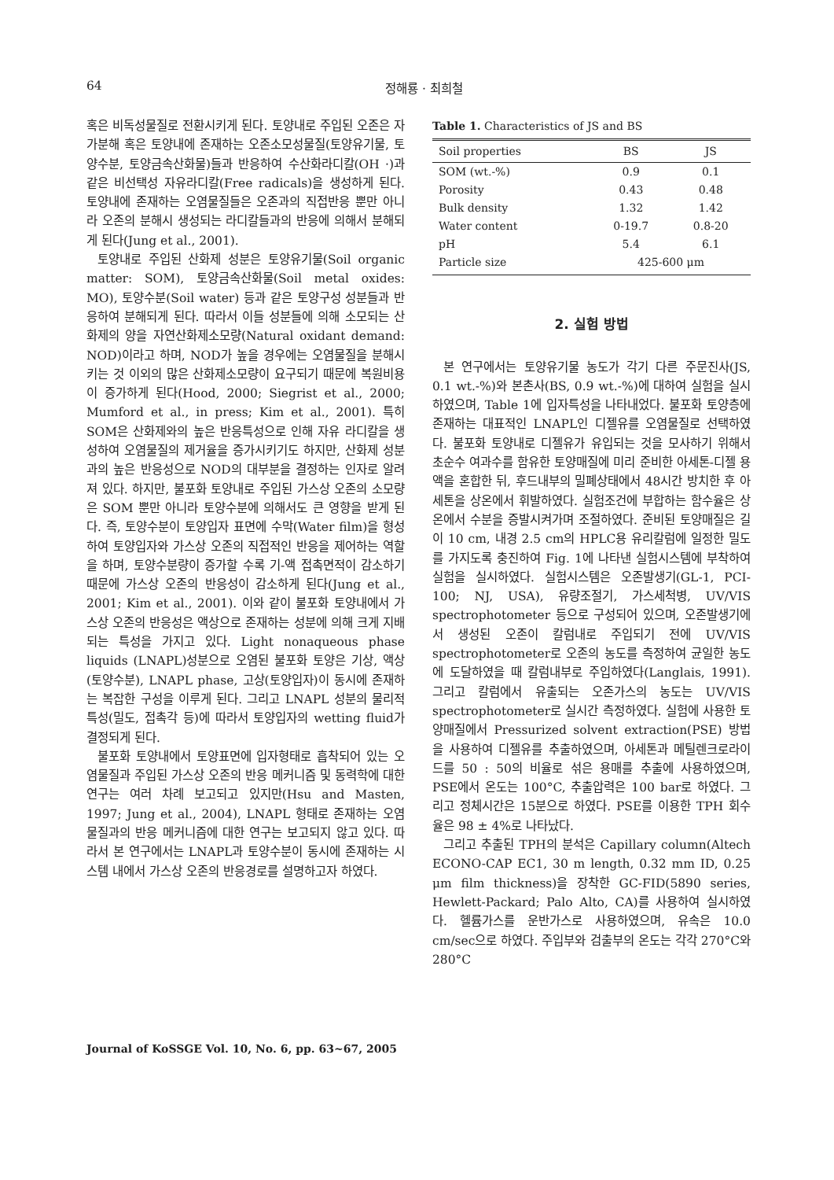64 정해룡 · 최희철
혹은 비독성물질로 전환시키게 된다. 토양내로 주입된 오존은 자가분해 혹은 토양내에 존재하는 오존소모성물질(토양유기물, 토양수분, 토양금속산화물)들과 반응하여 수산화라디칼(OH ·)과 같은 비선택성 자유라디칼(Free radicals)을 생성하게 된다. 토양내에 존재하는 오염물질들은 오존과의 직접반응 뿐만 아니라 오존의 분해시 생성되는 라디칼들과의 반응에 의해서 분해되게 된다(Jung et al., 2001).
토양내로 주입된 산화제 성분은 토양유기물(Soil organic matter: SOM), 토양금속산화물(Soil metal oxides: MO), 토양수분(Soil water) 등과 같은 토양구성 성분들과 반응하여 분해되게 된다. 따라서 이들 성분들에 의해 소모되는 산화제의 양을 자연산화제소모량(Natural oxidant demand: NOD)이라고 하며, NOD가 높을 경우에는 오염물질을 분해시키는 것 이외의 많은 산화제소모량이 요구되기 때문에 복원비용이 증가하게 된다(Hood, 2000; Siegrist et al., 2000; Mumford et al., in press; Kim et al., 2001). 특히 SOM은 산화제와의 높은 반응특성으로 인해 자유 라디칼을 생성하여 오염물질의 제거율을 증가시키기도 하지만, 산화제 성분과의 높은 반응성으로 NOD의 대부분을 결정하는 인자로 알려져 있다. 하지만, 불포화 토양내로 주입된 가스상 오존의 소모량은 SOM 뿐만 아니라 토양수분에 의해서도 큰 영향을 받게 된다. 즉, 토양수분이 토양입자 표면에 수막(Water film)을 형성하여 토양입자와 가스상 오존의 직접적인 반응을 제어하는 역할을 하며, 토양수분량이 증가할 수록 기-액 접촉면적이 감소하기 때문에 가스상 오존의 반응성이 감소하게 된다(Jung et al., 2001; Kim et al., 2001). 이와 같이 불포화 토양내에서 가스상 오존의 반응성은 액상으로 존재하는 성분에 의해 크게 지배되는 특성을 가지고 있다. Light nonaqueous phase liquids (LNAPL)성분으로 오염된 불포화 토양은 기상, 액상(토양수분), LNAPL phase, 고상(토양입자)이 동시에 존재하는 복잡한 구성을 이루게 된다. 그리고 LNAPL 성분의 물리적 특성(밀도, 접촉각 등)에 따라서 토양입자의 wetting fluid가 결정되게 된다.
불포화 토양내에서 토양표면에 입자형태로 흡착되어 있는 오염물질과 주입된 가스상 오존의 반응 메커니즘 및 동력학에 대한 연구는 여러 차례 보고되고 있지만(Hsu and Masten, 1997; Jung et al., 2004), LNAPL 형태로 존재하는 오염물질과의 반응 메커니즘에 대한 연구는 보고되지 않고 있다. 따라서 본 연구에서는 LNAPL과 토양수분이 동시에 존재하는 시스템 내에서 가스상 오존의 반응경로를 설명하고자 하였다.
Table 1. Characteristics of JS and BS
| Soil properties | BS | JS |
| --- | --- | --- |
| SOM (wt.-%) | 0.9 | 0.1 |
| Porosity | 0.43 | 0.48 |
| Bulk density | 1.32 | 1.42 |
| Water content | 0-19.7 | 0.8-20 |
| pH | 5.4 | 6.1 |
| Particle size | 425-600 μm | |
2. 실험 방법
본 연구에서는 토양유기물 농도가 각기 다른 주문진사(JS, 0.1 wt.-%)와 본촌사(BS, 0.9 wt.-%)에 대하여 실험을 실시하였으며, Table 1에 입자특성을 나타내었다. 불포화 토양층에 존재하는 대표적인 LNAPL인 디젤유를 오염물질로 선택하였다. 불포화 토양내로 디젤유가 유입되는 것을 모사하기 위해서 초순수 여과수를 함유한 토양매질에 미리 준비한 아세톤-디젤 용액을 혼합한 뒤, 후드내부의 밀폐상태에서 48시간 방치한 후 아세톤을 상온에서 휘발하였다. 실험조건에 부합하는 함수율은 상온에서 수분을 증발시켜가며 조절하였다. 준비된 토양매질은 길이 10 cm, 내경 2.5 cm의 HPLC용 유리칼럼에 일정한 밀도를 가지도록 충진하여 Fig. 1에 나타낸 실험시스템에 부착하여 실험을 실시하였다. 실험시스템은 오존발생기(GL-1, PCI-100; NJ, USA), 유량조절기, 가스세척병, UV/VIS spectrophotometer 등으로 구성되어 있으며, 오존발생기에서 생성된 오존이 칼럼내로 주입되기 전에 UV/VIS spectrophotometer로 오존의 농도를 측정하여 균일한 농도에 도달하였을 때 칼럼내부로 주입하였다(Langlais, 1991). 그리고 칼럼에서 유출되는 오존가스의 농도는 UV/VIS spectrophotometer로 실시간 측정하였다. 실험에 사용한 토양매질에서 Pressurized solvent extraction(PSE) 방법을 사용하여 디젤유를 추출하였으며, 아세톤과 메틸렌크로라이드를 50 : 50의 비율로 섞은 용매를 추출에 사용하였으며, PSE에서 온도는 100°C, 추출압력은 100 bar로 하였다. 그리고 정체시간은 15분으로 하였다. PSE를 이용한 TPH 회수율은 98 ± 4%로 나타났다.
그리고 추출된 TPH의 분석은 Capillary column(Altech ECONO-CAP EC1, 30 m length, 0.32 mm ID, 0.25 μm film thickness)을 장착한 GC-FID(5890 series, Hewlett-Packard; Palo Alto, CA)를 사용하여 실시하였다. 헬륨가스를 운반가스로 사용하였으며, 유속은 10.0 cm/sec으로 하였다. 주입부와 검출부의 온도는 각각 270°C와 280°C
Journal of KoSSGE Vol. 10, No. 6, pp. 63~67, 2005